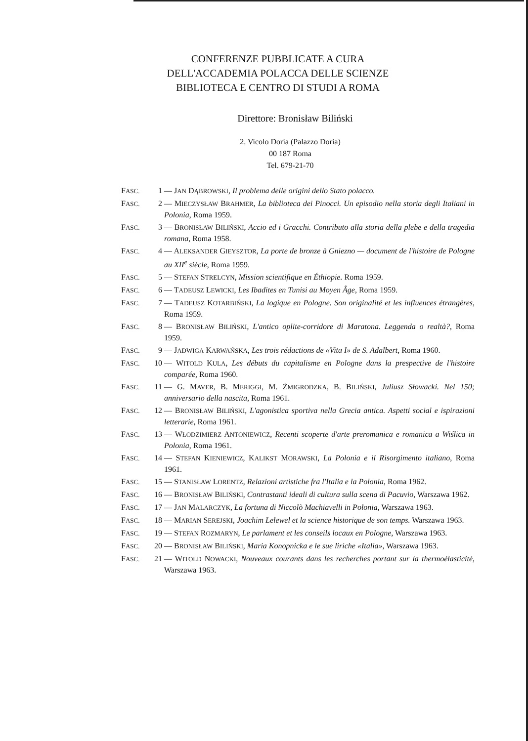CONFERENZE PUBBLICATE A CURA
DELL'ACCADEMIA POLACCA DELLE SCIENZE
BIBLIOTECA E CENTRO DI STUDI A ROMA
Direttore: Bronisław Biliński
2. Vicolo Doria (Palazzo Doria)
00 187 Roma
Tel. 679-21-70
FASC. 1 — JAN DĄBROWSKI, Il problema delle origini dello Stato polacco.
FASC. 2 — MIECZYSŁAW BRAHMER, La biblioteca dei Pinocci. Un episodio nella storia degli Italiani in Polonia, Roma 1959.
FASC. 3 — BRONISŁAW BILIŃSKI, Accio ed i Gracchi. Contributo alla storia della plebe e della tragedia romana, Roma 1958.
FASC. 4 — ALEKSANDER GIEYSZTOR, La porte de bronze à Gniezno — document de l'histoire de Pologne au XII<sup>e</sup> siècle, Roma 1959.
FASC. 5 — STEFAN STRELCYN, Mission scientifique en Éthiopie. Roma 1959.
FASC. 6 — TADEUSZ LEWICKI, Les Ibadites en Tunisi au Moyen Âge, Roma 1959.
FASC. 7 — TADEUSZ KOTARBIŃSKI, La logique en Pologne. Son originalité et les influences étrangères, Roma 1959.
FASC. 8 — BRONISŁAW BILIŃSKI, L'antico oplite-corridore di Maratona. Leggenda o realtà?, Roma 1959.
FASC. 9 — JADWIGA KARWAŃSKA, Les trois rédactions de «Vita I» de S. Adalbert, Roma 1960.
FASC. 10 — WITOLD KULA, Les débuts du capitalisme en Pologne dans la prespective de l'histoire comparée, Roma 1960.
FASC. 11 — G. MAVER, B. MERIGGI, M. ŻMIGRODZKA, B. BILIŃSKI, Juliusz Słowacki. Nel 150; anniversario della nascita, Roma 1961.
FASC. 12 — BRONISŁAW BILIŃSKI, L'agonistica sportiva nella Grecia antica. Aspetti social e ispirazioni letterarie, Roma 1961.
FASC. 13 — WŁODZIMIERZ ANTONIEWICZ, Recenti scoperte d'arte preromanica e romanica a Wiślica in Polonia, Roma 1961.
FASC. 14 — STEFAN KIENIEWICZ, KALIKST MORAWSKI, La Polonia e il Risorgimento italiano, Roma 1961.
FASC. 15 — STANISŁAW LORENTZ, Relazioni artistiche fra l'Italia e la Polonia, Roma 1962.
FASC. 16 — BRONISŁAW BILIŃSKI, Contrastanti ideali di cultura sulla scena di Pacuvio, Warszawa 1962.
FASC. 17 — JAN MALARCZYK, La fortuna di Niccolò Machiavelli in Polonia, Warszawa 1963.
FASC. 18 — MARIAN SEREJSKI, Joachim Lelewel et la science historique de son temps. Warszawa 1963.
FASC. 19 — STEFAN ROZMARYN, Le parlament et les conseils locaux en Pologne, Warszawa 1963.
FASC. 20 — BRONISŁAW BILIŃSKI, Maria Konopnicka e le sue liriche «Italia», Warszawa 1963.
FASC. 21 — WITOLD NOWACKI, Nouveaux courants dans les recherches portant sur la thermoélasticité, Warszawa 1963.